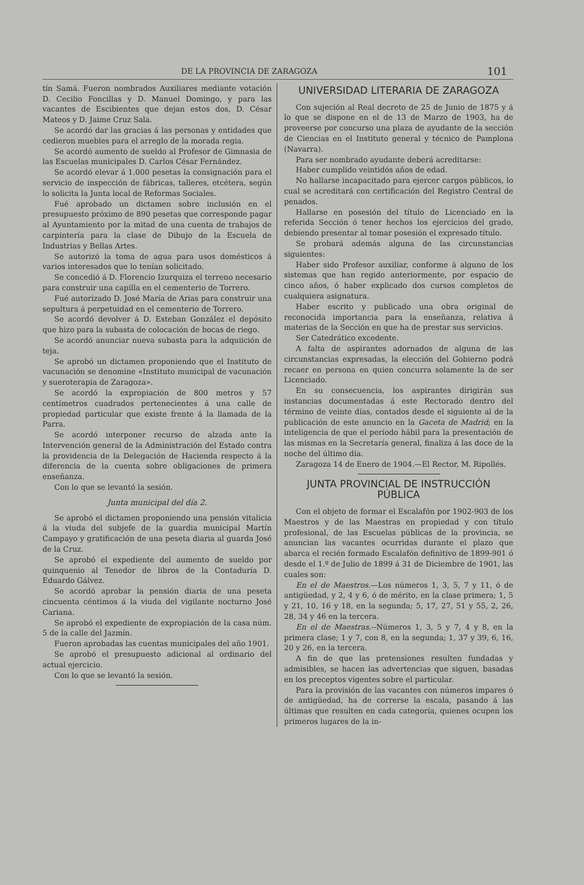DE LA PROVINCIA DE ZARAGOZA 101
tín Samá. Fueron nombrados Auxiliares mediante votación D. Cecilio Foncillas y D. Manuel Domingo, y para las vacantes de Escibientes que dejan estos dos, D. César Mateos y D. Jaime Cruz Sala.
Se acordó dar las gracias á las personas y entidades que cedieron muebles para el arreglo de la morada regia.
Se acordó aumento de sueldo al Profesor de Gimnasia de las Escuelas municipales D. Carlos César Fernández.
Se acordó elevar á 1.000 pesetas la consignación para el servicio de inspección de fábricas, talleres, etcétera, según lo solicita la Junta local de Reformas Sociales.
Fué aprobado un dictamen sobre inclusión en el presupuesto próximo de 890 pesetas que corresponde pagar al Ayuntamiento por la mitad de una cuenta de trabajos de carpintería para la clase de Dibujo de la Escuela de Industrias y Bellas Artes.
Se autorizó la toma de agua para usos domésticos á varios interesados que lo tenían solicitado.
Se concedió á D. Florencio Izurquiza el terreno necesario para construir una capilla en el cementerio de Torrero.
Fué autorizado D. José María de Arias para construir una sepultura á perpetuidad en el cementerio de Torrero.
Se acordó devolver á D. Esteban González el depósito que hizo para la subasta de colocación de bocas de riego.
Se acordó anunciar nueva subasta para la adquiición de teja.
Se aprobó un dictamen proponiendo que el Instituto de vacunación se denomine «Instituto municipal de vacunación y sueroterapia de Zaragoza».
Se acordó la expropiación de 800 metros y 57 centímetros cuadrados pertenecientes á una calle de propiedad particular que existe frente á la llamada de la Parra.
Se acordó interponer recurso de alzada ante la Intervención general de la Administración del Estado contra la providencia de la Delegación de Hacienda respecto á la diferencia de la cuenta sobre obligaciones de primera enseñanza.
Con lo que se levantó la sesión.
Junta municipal del día 2.
Se aprobó el dictamen proponiendo una pensión vitalicia á la viuda del subjefe de la guardia municipal Martín Campayo y gratificación de una peseta diaria al guarda José de la Cruz.
Se aprobó el expediente del aumento de sueldo por quinquenio al Tenedor de libros de la Contaduría D. Eduardo Gálvez.
Se acordó aprobar la pensión diaria de una peseta cincuenta céntimos á la viuda del vigilante nocturno José Cariana.
Se aprobó el expediente de expropiación de la casa núm. 5 de la calle del Jazmín.
Fueron aprobadas las cuentas municipales del año 1901.
Se aprobó el presupuesto adicional al ordinario del actual ejercicio.
Con lo que se levantó la sesión.
UNIVERSIDAD LITERARIA DE ZARAGOZA
Con sujeción al Real decreto de 25 de Junio de 1875 y á lo que se dispone en el de 13 de Marzo de 1903, ha de proveerse por concurso una plaza de ayudante de la sección de Ciencias en el Instituto general y técnico de Pamplona (Navarra).
Para ser nombrado ayudante deberá acreditarse:
Haber cumplido veintidós años de edad.
No hallarse incapacitado para ejercer cargos públicos, lo cual se acreditará con certificación del Registro Central de penados.
Hallarse en posesión del título de Licenciado en la referida Sección ó tener hechos los ejercicios del grado, debiendo presentar al tomar posesión el expresado título.
Se probará además alguna de las circunstancias siguientes:
Haber sido Profesor auxiliar, conforme á alguno de los sistemas que han regido anteriormente, por espacio de cinco años, ó haber explicado dos cursos completos de cualquiera asignatura.
Haber escrito y publicado una obra original de reconocida importancia para la enseñanza, relativa á materias de la Sección en que ha de prestar sus servicios.
Ser Catedrático excedente.
A falta de aspirantes adornados de alguna de las circunstancias expresadas, la elección del Gobierno podrá recaer en persona en quien concurra solamente la de ser Licenciado.
En su consecuencia, los aspirantes dirigirán sus instancias documentadas á este Rectorado dentro del término de veinte días, contados desde el siguiente al de la publicación de este anuncio en la Gaceta de Madrid; en la inteligencia de que el período hábil para la presentación de las mismas en la Secretaría general, finaliza á las doce de la noche del último día.
Zaragoza 14 de Enero de 1904.—El Rector, M. Ripollés.
JUNTA PROVINCIAL DE INSTRUCCIÓN PÚBLICA
Con el objeto de formar el Escalafón por 1902-903 de los Maestros y de las Maestras en propiedad y con título profesional, de las Escuelas públicas de la provincia, se anuncian las vacantes ocurridas durante el plazo que abarca el recién formado Escalafón definitivo de 1899-901 ó desde el 1.º de Julio de 1899 á 31 de Diciembre de 1901, las cuales son:
En el de Maestros.—Los números 1, 3, 5, 7 y 11, ó de antigüedad, y 2, 4 y 6, ó de mérito, en la clase primera; 1, 5 y 21, 10, 16 y 18, en la segunda; 5, 17, 27, 51 y 55, 2, 26, 28, 34 y 46 en la tercera.
En el de Maestras.--Números 1, 3, 5 y 7, 4 y 8, en la primera clase; 1 y 7, con 8, en la segunda; 1, 37 y 39, 6, 16, 20 y 26, en la tercera.
A fin de que las pretensiones resulten fundadas y admisibles, se hacen las advertencias que siguen, basadas en los preceptos vigentes sobre el particular.
Para la provisión de las vacantes con números impares ó de antigüedad, ha de correrse la escala, pasando á las últimas que resulten en cada categoría, quienes ocupen los primeros lugares de la in-